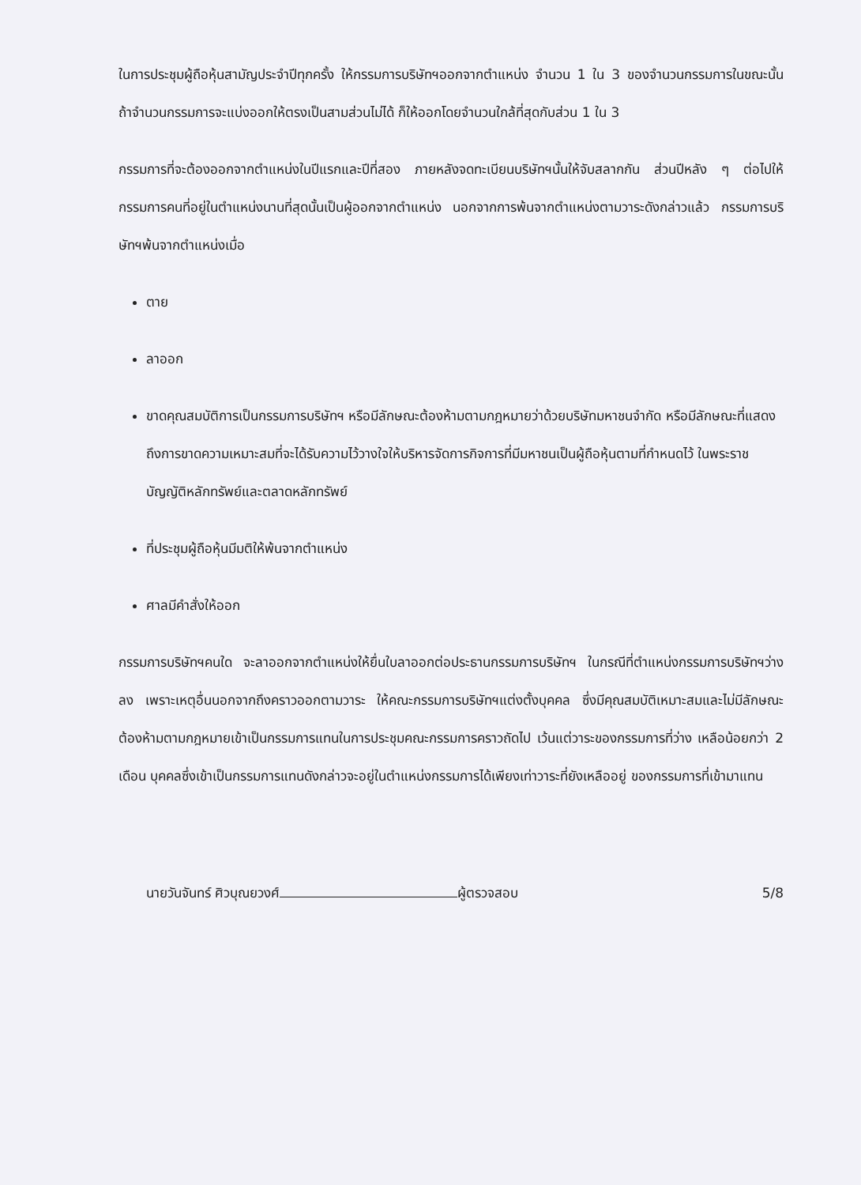ในการประชุมผู้ถือหุ้นสามัญประจำปีทุกครั้ง ให้กรรมการบริษัทฯออกจากตำแหน่ง จำนวน 1 ใน 3 ของจำนวนกรรมการในขณะนั้น ถ้าจำนวนกรรมการจะแบ่งออกให้ตรงเป็นสามส่วนไม่ได้ ก็ให้ออกโดยจำนวนใกล้ที่สุดกับส่วน 1 ใน 3
กรรมการที่จะต้องออกจากตำแหน่งในปีแรกและปีที่สอง ภายหลังจดทะเบียนบริษัทฯนั้นให้จับสลากกัน ส่วนปีหลัง ๆ ต่อไปให้กรรมการคนที่อยู่ในตำแหน่งนานที่สุดนั้นเป็นผู้ออกจากตำแหน่ง นอกจากการพ้นจากตำแหน่งตามวาระดังกล่าวแล้ว กรรมการบริษัทฯพ้นจากตำแหน่งเมื่อ
ตาย
ลาออก
ขาดคุณสมบัติการเป็นกรรมการบริษัทฯ หรือมีลักษณะต้องห้ามตามกฎหมายว่าด้วยบริษัทมหาชนจำกัด หรือมีลักษณะที่แสดงถึงการขาดความเหมาะสมที่จะได้รับความไว้วางใจให้บริหารจัดการกิจการที่มีมหาชนเป็นผู้ถือหุ้นตามที่กำหนดไว้ ในพระราชบัญญัติหลักทรัพย์และตลาดหลักทรัพย์
ที่ประชุมผู้ถือหุ้นมีมติให้พ้นจากตำแหน่ง
ศาลมีคำสั่งให้ออก
กรรมการบริษัทฯคนใด จะลาออกจากตำแหน่งให้ยื่นใบลาออกต่อประธานกรรมการบริษัทฯ ในกรณีที่ตำแหน่งกรรมการบริษัทฯว่างลง เพราะเหตุอื่นนอกจากถึงคราวออกตามวาระ ให้คณะกรรมการบริษัทฯแต่งตั้งบุคคล ซึ่งมีคุณสมบัติเหมาะสมและไม่มีลักษณะต้องห้ามตามกฎหมายเข้าเป็นกรรมการแทนในการประชุมคณะกรรมการคราวถัดไป เว้นแต่วาระของกรรมการที่ว่าง เหลือน้อยกว่า 2 เดือน บุคคลซึ่งเข้าเป็นกรรมการแทนดังกล่าวจะอยู่ในตำแหน่งกรรมการได้เพียงเท่าวาระที่ยังเหลืออยู่ ของกรรมการที่เข้ามาแทน
นายวันจันทร์ ศิวบุณยวงศ์ ผู้ตรวจสอบ 5/8